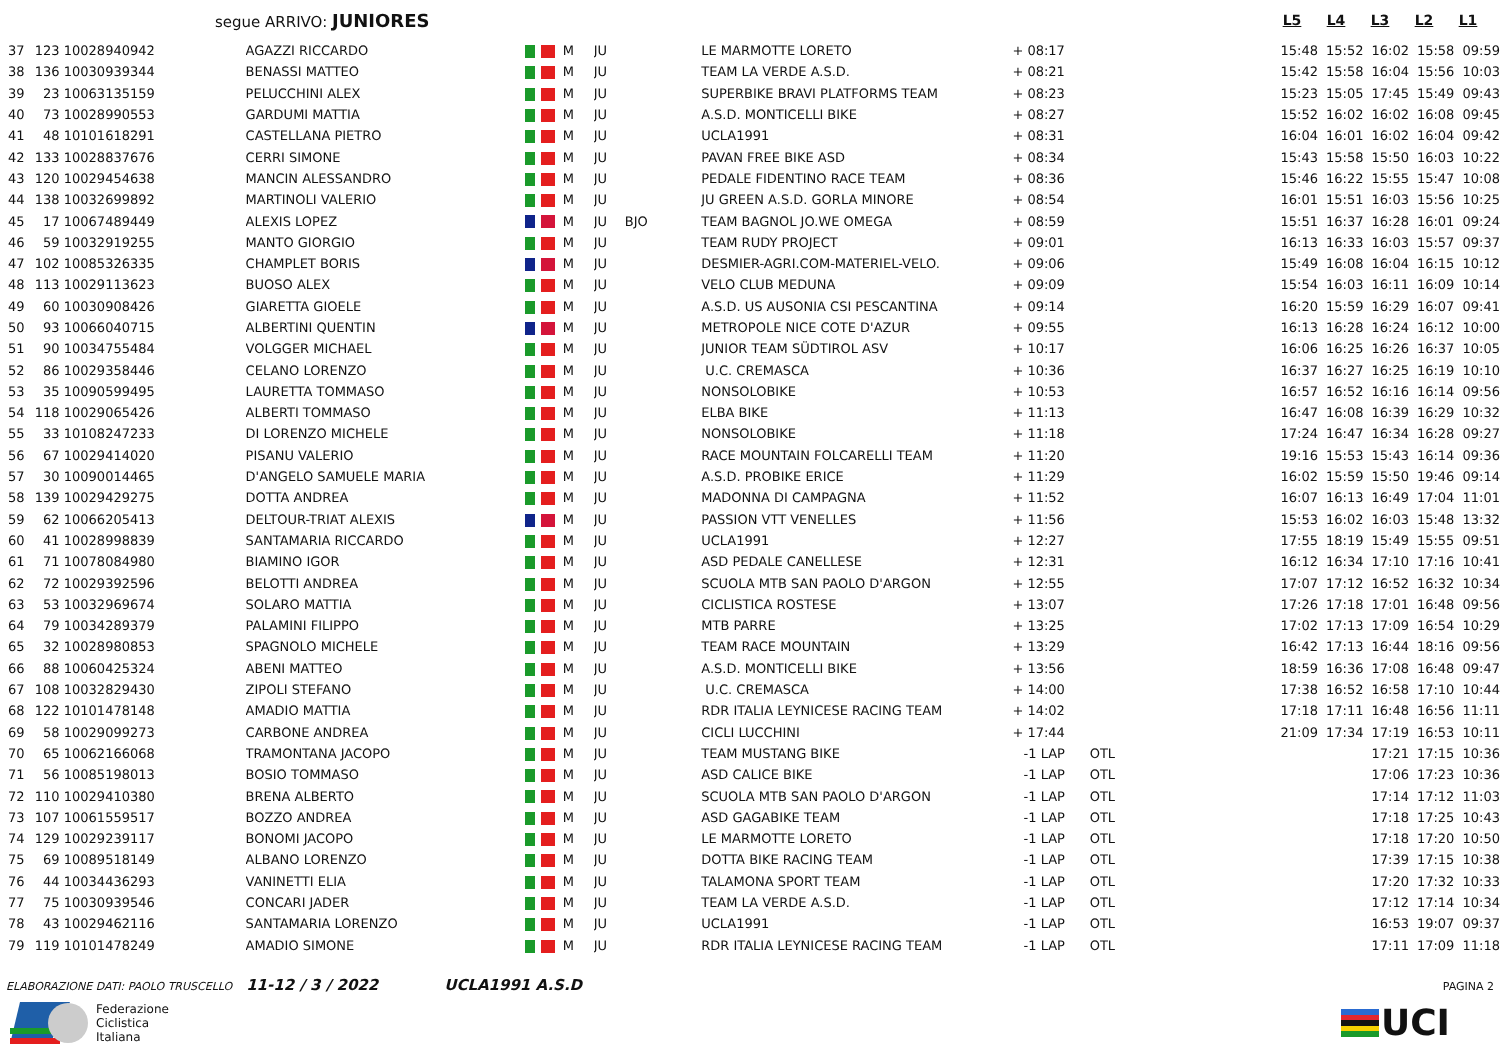segue ARRIVO: JUNIORES
L5 L4 L3 L2 L1
| 37 | 123 | 10028940942 | AGAZZI RICCARDO | | M | JU | | LE MARMOTTE LORETO | + 08:17 | | 15:48 | 15:52 | 16:02 | 15:58 | 09:59 |
| 38 | 136 | 10030939344 | BENASSI MATTEO | | M | JU | | TEAM LA VERDE A.S.D. | + 08:21 | | 15:42 | 15:58 | 16:04 | 15:56 | 10:03 |
| 39 | 23 | 10063135159 | PELUCCHINI ALEX | | M | JU | | SUPERBIKE BRAVI PLATFORMS TEAM | + 08:23 | | 15:23 | 15:05 | 17:45 | 15:49 | 09:43 |
| 40 | 73 | 10028990553 | GARDUMI MATTIA | | M | JU | | A.S.D. MONTICELLI BIKE | + 08:27 | | 15:52 | 16:02 | 16:02 | 16:08 | 09:45 |
| 41 | 48 | 10101618291 | CASTELLANA PIETRO | | M | JU | | UCLA1991 | + 08:31 | | 16:04 | 16:01 | 16:02 | 16:04 | 09:42 |
| 42 | 133 | 10028837676 | CERRI SIMONE | | M | JU | | PAVAN FREE BIKE ASD | + 08:34 | | 15:43 | 15:58 | 15:50 | 16:03 | 10:22 |
| 43 | 120 | 10029454638 | MANCIN ALESSANDRO | | M | JU | | PEDALE FIDENTINO RACE TEAM | + 08:36 | | 15:46 | 16:22 | 15:55 | 15:47 | 10:08 |
| 44 | 138 | 10032699892 | MARTINOLI VALERIO | | M | JU | | JU GREEN A.S.D. GORLA MINORE | + 08:54 | | 16:01 | 15:51 | 16:03 | 15:56 | 10:25 |
| 45 | 17 | 10067489449 | ALEXIS LOPEZ | | M | JU | BJO | TEAM BAGNOL JO.WE OMEGA | + 08:59 | | 15:51 | 16:37 | 16:28 | 16:01 | 09:24 |
| 46 | 59 | 10032919255 | MANTO GIORGIO | | M | JU | | TEAM RUDY PROJECT | + 09:01 | | 16:13 | 16:33 | 16:03 | 15:57 | 09:37 |
| 47 | 102 | 10085326335 | CHAMPLET BORIS | | M | JU | | DESMIER-AGRI.COM-MATERIEL-VELO. | + 09:06 | | 15:49 | 16:08 | 16:04 | 16:15 | 10:12 |
| 48 | 113 | 10029113623 | BUOSO ALEX | | M | JU | | VELO CLUB MEDUNA | + 09:09 | | 15:54 | 16:03 | 16:11 | 16:09 | 10:14 |
| 49 | 60 | 10030908426 | GIARETTA GIOELE | | M | JU | | A.S.D. US AUSONIA CSI PESCANTINA | + 09:14 | | 16:20 | 15:59 | 16:29 | 16:07 | 09:41 |
| 50 | 93 | 10066040715 | ALBERTINI QUENTIN | | M | JU | | METROPOLE NICE COTE D'AZUR | + 09:55 | | 16:13 | 16:28 | 16:24 | 16:12 | 10:00 |
| 51 | 90 | 10034755484 | VOLGGER MICHAEL | | M | JU | | JUNIOR TEAM SÜDTIROL ASV | + 10:17 | | 16:06 | 16:25 | 16:26 | 16:37 | 10:05 |
| 52 | 86 | 10029358446 | CELANO LORENZO | | M | JU | | U.C. CREMASCA | + 10:36 | | 16:37 | 16:27 | 16:25 | 16:19 | 10:10 |
| 53 | 35 | 10090599495 | LAURETTA TOMMASO | | M | JU | | NONSOLOBIKE | + 10:53 | | 16:57 | 16:52 | 16:16 | 16:14 | 09:56 |
| 54 | 118 | 10029065426 | ALBERTI TOMMASO | | M | JU | | ELBA BIKE | + 11:13 | | 16:47 | 16:08 | 16:39 | 16:29 | 10:32 |
| 55 | 33 | 10108247233 | DI LORENZO MICHELE | | M | JU | | NONSOLOBIKE | + 11:18 | | 17:24 | 16:47 | 16:34 | 16:28 | 09:27 |
| 56 | 67 | 10029414020 | PISANU VALERIO | | M | JU | | RACE MOUNTAIN FOLCARELLI TEAM | + 11:20 | | 19:16 | 15:53 | 15:43 | 16:14 | 09:36 |
| 57 | 30 | 10090014465 | D'ANGELO SAMUELE MARIA | | M | JU | | A.S.D. PROBIKE ERICE | + 11:29 | | 16:02 | 15:59 | 15:50 | 19:46 | 09:14 |
| 58 | 139 | 10029429275 | DOTTA ANDREA | | M | JU | | MADONNA DI CAMPAGNA | + 11:52 | | 16:07 | 16:13 | 16:49 | 17:04 | 11:01 |
| 59 | 62 | 10066205413 | DELTOUR-TRIAT ALEXIS | | M | JU | | PASSION VTT VENELLES | + 11:56 | | 15:53 | 16:02 | 16:03 | 15:48 | 13:32 |
| 60 | 41 | 10028998839 | SANTAMARIA RICCARDO | | M | JU | | UCLA1991 | + 12:27 | | 17:55 | 18:19 | 15:49 | 15:55 | 09:51 |
| 61 | 71 | 10078084980 | BIAMINO IGOR | | M | JU | | ASD PEDALE CANELLESE | + 12:31 | | 16:12 | 16:34 | 17:10 | 17:16 | 10:41 |
| 62 | 72 | 10029392596 | BELOTTI ANDREA | | M | JU | | SCUOLA MTB SAN PAOLO D'ARGON | + 12:55 | | 17:07 | 17:12 | 16:52 | 16:32 | 10:34 |
| 63 | 53 | 10032969674 | SOLARO MATTIA | | M | JU | | CICLISTICA ROSTESE | + 13:07 | | 17:26 | 17:18 | 17:01 | 16:48 | 09:56 |
| 64 | 79 | 10034289379 | PALAMINI FILIPPO | | M | JU | | MTB PARRE | + 13:25 | | 17:02 | 17:13 | 17:09 | 16:54 | 10:29 |
| 65 | 32 | 10028980853 | SPAGNOLO MICHELE | | M | JU | | TEAM RACE MOUNTAIN | + 13:29 | | 16:42 | 17:13 | 16:44 | 18:16 | 09:56 |
| 66 | 88 | 10060425324 | ABENI MATTEO | | M | JU | | A.S.D. MONTICELLI BIKE | + 13:56 | | 18:59 | 16:36 | 17:08 | 16:48 | 09:47 |
| 67 | 108 | 10032829430 | ZIPOLI STEFANO | | M | JU | | U.C. CREMASCA | + 14:00 | | 17:38 | 16:52 | 16:58 | 17:10 | 10:44 |
| 68 | 122 | 10101478148 | AMADIO MATTIA | | M | JU | | RDR ITALIA LEYNICESE RACING TEAM | + 14:02 | | 17:18 | 17:11 | 16:48 | 16:56 | 11:11 |
| 69 | 58 | 10029099273 | CARBONE ANDREA | | M | JU | | CICLI LUCCHINI | + 17:44 | | 21:09 | 17:34 | 17:19 | 16:53 | 10:11 |
| 70 | 65 | 10062166068 | TRAMONTANA JACOPO | | M | JU | | TEAM MUSTANG BIKE | -1 LAP | OTL | | | 17:21 | 17:15 | 10:36 |
| 71 | 56 | 10085198013 | BOSIO TOMMASO | | M | JU | | ASD CALICE BIKE | -1 LAP | OTL | | | 17:06 | 17:23 | 10:36 |
| 72 | 110 | 10029410380 | BRENA ALBERTO | | M | JU | | SCUOLA MTB SAN PAOLO D'ARGON | -1 LAP | OTL | | | 17:14 | 17:12 | 11:03 |
| 73 | 107 | 10061559517 | BOZZO ANDREA | | M | JU | | ASD GAGABIKE TEAM | -1 LAP | OTL | | | 17:18 | 17:25 | 10:43 |
| 74 | 129 | 10029239117 | BONOMI JACOPO | | M | JU | | LE MARMOTTE LORETO | -1 LAP | OTL | | | 17:18 | 17:20 | 10:50 |
| 75 | 69 | 10089518149 | ALBANO LORENZO | | M | JU | | DOTTA BIKE RACING TEAM | -1 LAP | OTL | | | 17:39 | 17:15 | 10:38 |
| 76 | 44 | 10034436293 | VANINETTI ELIA | | M | JU | | TALAMONA SPORT TEAM | -1 LAP | OTL | | | 17:20 | 17:32 | 10:33 |
| 77 | 75 | 10030939546 | CONCARI JADER | | M | JU | | TEAM LA VERDE A.S.D. | -1 LAP | OTL | | | 17:12 | 17:14 | 10:34 |
| 78 | 43 | 10029462116 | SANTAMARIA LORENZO | | M | JU | | UCLA1991 | -1 LAP | OTL | | | 16:53 | 19:07 | 09:37 |
| 79 | 119 | 10101478249 | AMADIO SIMONE | | M | JU | | RDR ITALIA LEYNICESE RACING TEAM | -1 LAP | OTL | | | 17:11 | 17:09 | 11:18 |
ELABORAZIONE DATI: PAOLO TRUSCELLO 11-12 / 3 / 2022 UCLA1991 A.S.D PAGINA 2
Federazione
Ciclistica
Italiana
UCI